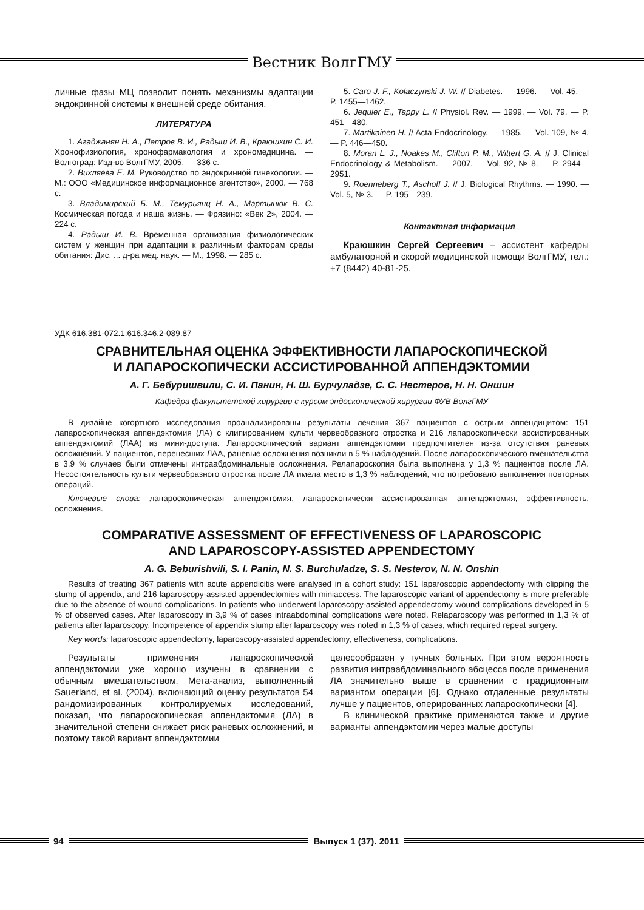Вестник ВолгГМУ
личные фазы МЦ позволит понять механизмы адаптации эндокринной системы к внешней среде обитания.
ЛИТЕРАТУРА
1. Агаджанян Н. А., Петров В. И., Радыш И. В., Краюшкин С. И. Хронофизиология, хронофармакология и хрономедицина. — Волгоград: Изд-во ВолгГМУ, 2005. — 336 с.
2. Вихляева Е. М. Руководство по эндокринной гинекологии. — М.: ООО «Медицинское информационное агентство», 2000. — 768 с.
3. Владимирский Б. М., Темурьянц Н. А., Мартынюк В. С. Космическая погода и наша жизнь. — Фрязино: «Век 2», 2004. — 224 с.
4. Радыш И. В. Временная организация физиологических систем у женщин при адаптации к различным факторам среды обитания: Дис. ... д-ра мед. наук. — М., 1998. — 285 с.
5. Caro J. F., Kolaczynski J. W. // Diabetes. — 1996. — Vol. 45. — P. 1455—1462.
6. Jequier E., Tappy L. // Physiol. Rev. — 1999. — Vol. 79. — P. 451—480.
7. Martikainen H. // Acta Endocrinology. — 1985. — Vol. 109, № 4. — P. 446—450.
8. Moran L. J., Noakes M., Clifton P. M., Wittert G. A. // J. Clinical Endocrinology & Metabolism. — 2007. — Vol. 92, № 8. — P. 2944—2951.
9. Roenneberg T., Aschoff J. // J. Biological Rhythms. — 1990. — Vol. 5, № 3. — P. 195—239.
Контактная информация
Краюшкин Сергей Сергеевич – ассистент кафедры амбулаторной и скорой медицинской помощи ВолгГМУ, тел.: +7 (8442) 40-81-25.
УДК 616.381-072.1:616.346.2-089.87
СРАВНИТЕЛЬНАЯ ОЦЕНКА ЭФФЕКТИВНОСТИ ЛАПАРОСКОПИЧЕСКОЙ
И ЛАПАРОСКОПИЧЕСКИ АССИСТИРОВАННОЙ АППЕНДЭКТОМИИ
А. Г. Бебуришвили, С. И. Панин, Н. Ш. Бурчуладзе, С. С. Нестеров, Н. Н. Оншин
Кафедра факультетской хирургии с курсом эндоскопической хирургии ФУВ ВолгГМУ
В дизайне когортного исследования проанализированы результаты лечения 367 пациентов с острым аппендицитом: 151 лапароскопическая аппендэктомия (ЛА) с клипированием культи червеобразного отростка и 216 лапароскопически ассистированных аппендэктомий (ЛАА) из мини-доступа. Лапароскопический вариант аппендэктомии предпочтителен из-за отсутствия раневых осложнений. У пациентов, перенесших ЛАА, раневые осложнения возникли в 5 % наблюдений. После лапароскопического вмешательства в 3,9 % случаев были отмечены интраабдоминальные осложнения. Релапароскопия была выполнена у 1,3 % пациентов после ЛА. Несостоятельность культи червеобразного отростка после ЛА имела место в 1,3 % наблюдений, что потребовало выполнения повторных операций.
Ключевые слова: лапароскопическая аппендэктомия, лапароскопически ассистированная аппендэктомия, эффективность, осложнения.
COMPARATIVE ASSESSMENT OF EFFECTIVENESS OF LAPAROSCOPIC
AND LAPAROSCOPY-ASSISTED APPENDECTOMY
A. G. Beburishvili, S. I. Panin, N. S. Burchuladze, S. S. Nesterov, N. N. Onshin
Results of treating 367 patients with acute appendicitis were analysed in a cohort study: 151 laparoscopic appendectomy with clipping the stump of appendix, and 216 laparoscopy-assisted appendectomies with miniaccess. The laparoscopic variant of appendectomy is more preferable due to the absence of wound complications. In patients who underwent laparoscopy-assisted appendectomy wound complications developed in 5 % of observed cases. After laparoscopy in 3,9 % of cases intraabdominal complications were noted. Relaparoscopy was performed in 1,3 % of patients after laparoscopy. Incompetence of appendix stump after laparoscopy was noted in 1,3 % of cases, which required repeat surgery.
Key words: laparoscopic appendectomy, laparoscopy-assisted appendectomy, effectiveness, complications.
Результаты применения лапароскопической аппендэктомии уже хорошо изучены в сравнении с обычным вмешательством. Мета-анализ, выполненный Sauerland, et al. (2004), включающий оценку результатов 54 рандомизированных контролируемых исследований, показал, что лапароскопическая аппендэктомия (ЛА) в значительной степени снижает риск раневых осложнений, и поэтому такой вариант аппендэктомии
целесообразен у тучных больных. При этом вероятность развития интраабдоминального абсцесса после применения ЛА значительно выше в сравнении с традиционным вариантом операции [6]. Однако отдаленные результаты лучше у пациентов, оперированных лапароскопически [4].
В клинической практике применяются также и другие варианты аппендэктомии через малые доступы
94 Выпуск 1 (37). 2011